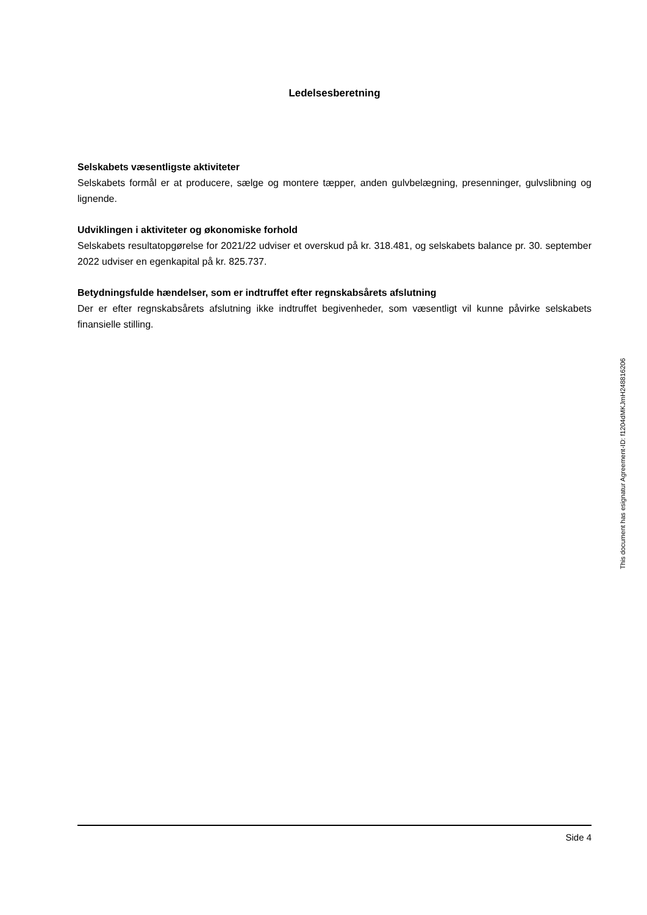Ledelsesberetning
Selskabets væsentligste aktiviteter
Selskabets formål er at producere, sælge og montere tæpper, anden gulvbelægning, presenninger, gulvslibning og lignende.
Udviklingen i aktiviteter og økonomiske forhold
Selskabets resultatopgørelse for 2021/22 udviser et overskud på kr. 318.481, og selskabets balance pr. 30. september 2022 udviser en egenkapital på kr. 825.737.
Betydningsfulde hændelser, som er indtruffet efter regnskabsårets afslutning
Der er efter regnskabsårets afslutning ikke indtruffet begivenheder, som væsentligt vil kunne påvirke selskabets finansielle stilling.
This document has esignatur Agreement-ID: f1204dMKJmH248816206
Side 4